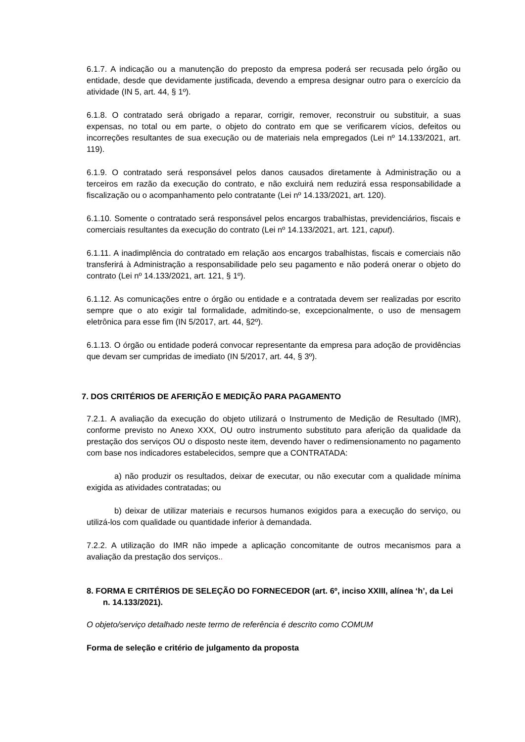6.1.7. A indicação ou a manutenção do preposto da empresa poderá ser recusada pelo órgão ou entidade, desde que devidamente justificada, devendo a empresa designar outro para o exercício da atividade (IN 5, art. 44, § 1º).
6.1.8. O contratado será obrigado a reparar, corrigir, remover, reconstruir ou substituir, a suas expensas, no total ou em parte, o objeto do contrato em que se verificarem vícios, defeitos ou incorreções resultantes de sua execução ou de materiais nela empregados (Lei nº 14.133/2021, art. 119).
6.1.9. O contratado será responsável pelos danos causados diretamente à Administração ou a terceiros em razão da execução do contrato, e não excluirá nem reduzirá essa responsabilidade a fiscalização ou o acompanhamento pelo contratante (Lei nº 14.133/2021, art. 120).
6.1.10. Somente o contratado será responsável pelos encargos trabalhistas, previdenciários, fiscais e comerciais resultantes da execução do contrato (Lei nº 14.133/2021, art. 121, caput).
6.1.11. A inadimplência do contratado em relação aos encargos trabalhistas, fiscais e comerciais não transferirá à Administração a responsabilidade pelo seu pagamento e não poderá onerar o objeto do contrato (Lei nº 14.133/2021, art. 121, § 1º).
6.1.12. As comunicações entre o órgão ou entidade e a contratada devem ser realizadas por escrito sempre que o ato exigir tal formalidade, admitindo-se, excepcionalmente, o uso de mensagem eletrônica para esse fim (IN 5/2017, art. 44, §2º).
6.1.13. O órgão ou entidade poderá convocar representante da empresa para adoção de providências que devam ser cumpridas de imediato (IN 5/2017, art. 44, § 3º).
7. DOS CRITÉRIOS DE AFERIÇÃO E MEDIÇÃO PARA PAGAMENTO
7.2.1. A avaliação da execução do objeto utilizará o Instrumento de Medição de Resultado (IMR), conforme previsto no Anexo XXX, OU outro instrumento substituto para aferição da qualidade da prestação dos serviços OU o disposto neste item, devendo haver o redimensionamento no pagamento com base nos indicadores estabelecidos, sempre que a CONTRATADA:
a) não produzir os resultados, deixar de executar, ou não executar com a qualidade mínima exigida as atividades contratadas; ou
b) deixar de utilizar materiais e recursos humanos exigidos para a execução do serviço, ou utilizá-los com qualidade ou quantidade inferior à demandada.
7.2.2. A utilização do IMR não impede a aplicação concomitante de outros mecanismos para a avaliação da prestação dos serviços..
8. FORMA E CRITÉRIOS DE SELEÇÃO DO FORNECEDOR (art. 6º, inciso XXIII, alínea ‘h’, da Lei n. 14.133/2021).
O objeto/serviço detalhado neste termo de referência é descrito como COMUM
Forma de seleção e critério de julgamento da proposta